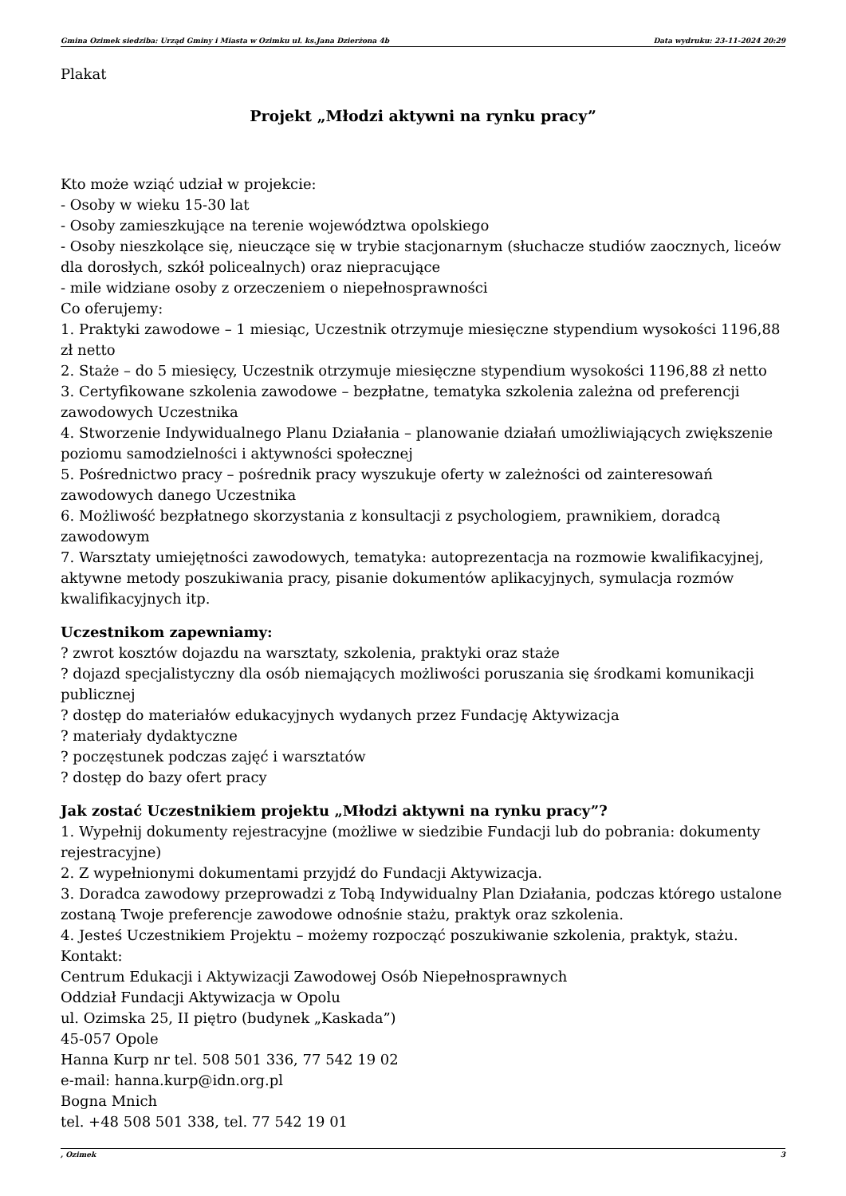Gmina Ozimek siedziba: Urząd Gminy i Miasta w Ozimku ul. ks.Jana Dzierżona 4b Data wydruku: 23-11-2024 20:29
Plakat
Projekt „Młodzi aktywni na rynku pracy”
Kto może wziąć udział w projekcie:
- Osoby w wieku 15-30 lat
- Osoby zamieszkujące na terenie województwa opolskiego
- Osoby nieszkolące się, nieuczące się w trybie stacjonarnym (słuchacze studiów zaocznych, liceów dla dorosłych, szkół policealnych) oraz niepracujące
- mile widziane osoby z orzeczeniem o niepełnosprawności
Co oferujemy:
1. Praktyki zawodowe – 1 miesiąc, Uczestnik otrzymuje miesięczne stypendium wysokości 1196,88 zł netto
2. Staże – do 5 miesięcy, Uczestnik otrzymuje miesięczne stypendium wysokości 1196,88 zł netto
3. Certyfikowane szkolenia zawodowe – bezpłatne, tematyka szkolenia zależna od preferencji zawodowych Uczestnika
4. Stworzenie Indywidualnego Planu Działania – planowanie działań umożliwiających zwiększenie poziomu samodzielności i aktywności społecznej
5. Pośrednictwo pracy – pośrednik pracy wyszukuje oferty w zależności od zainteresowań zawodowych danego Uczestnika
6. Możliwość bezpłatnego skorzystania z konsultacji z psychologiem, prawnikiem, doradcą zawodowym
7. Warsztaty umiejętności zawodowych, tematyka: autoprezentacja na rozmowie kwalifikacyjnej, aktywne metody poszukiwania pracy, pisanie dokumentów aplikacyjnych, symulacja rozmów kwalifikacyjnych itp.
Uczestnikom zapewniamy:
? zwrot kosztów dojazdu na warsztaty, szkolenia, praktyki oraz staże
? dojazd specjalistyczny dla osób niemających możliwości poruszania się środkami komunikacji publicznej
? dostęp do materiałów edukacyjnych wydanych przez Fundację Aktywizacja
? materiały dydaktyczne
? poczęstunek podczas zajęć i warsztatów
? dostęp do bazy ofert pracy
Jak zostać Uczestnikiem projektu „Młodzi aktywni na rynku pracy”?
1. Wypełnij dokumenty rejestracyjne (możliwe w siedzibie Fundacji lub do pobrania: dokumenty rejestracyjne)
2. Z wypełnionymi dokumentami przyjdź do Fundacji Aktywizacja.
3. Doradca zawodowy przeprowadzi z Tobą Indywidualny Plan Działania, podczas którego ustalone zostaną Twoje preferencje zawodowe odnośnie stażu, praktyk oraz szkolenia.
4. Jesteś Uczestnikiem Projektu – możemy rozpocząć poszukiwanie szkolenia, praktyk, stażu.
Kontakt:
Centrum Edukacji i Aktywizacji Zawodowej Osób Niepełnosprawnych
Oddział Fundacji Aktywizacja w Opolu
ul. Ozimska 25, II piętro (budynek „Kaskada”)
45-057 Opole
Hanna Kurp nr tel. 508 501 336, 77 542 19 02
e-mail: hanna.kurp@idn.org.pl
Bogna Mnich
tel. +48 508 501 338, tel. 77 542 19 01
, Ozimek 3